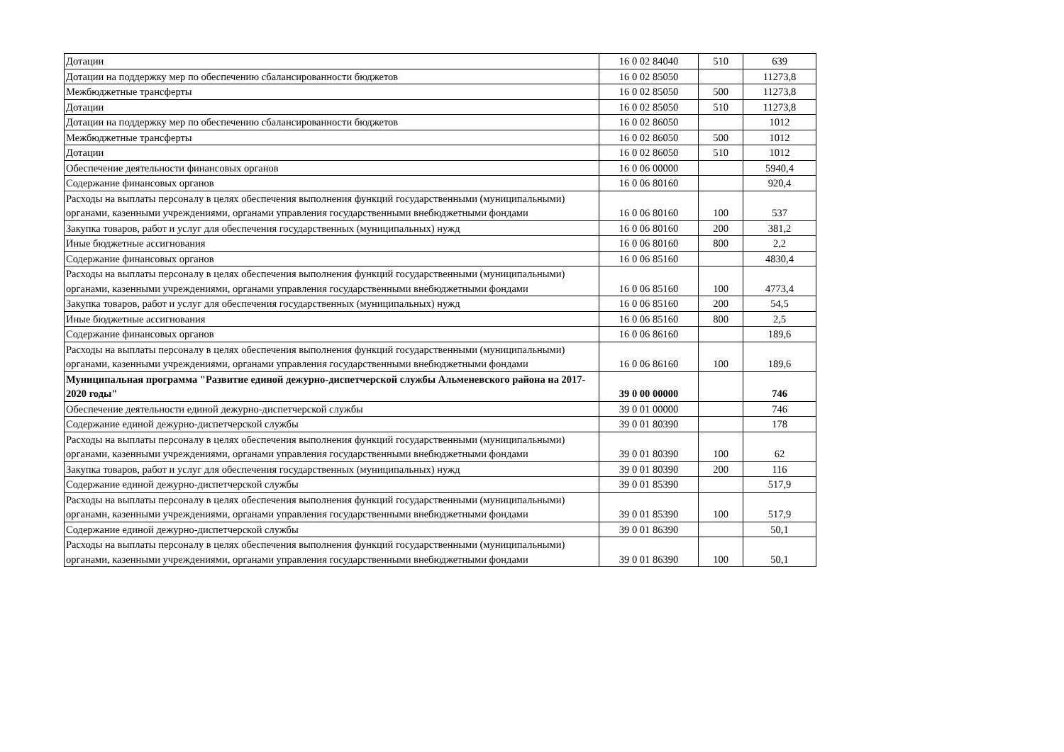| Дотации | 16 0 02 84040 | 510 | 639 |
| Дотации на поддержку мер по обеспечению сбалансированности бюджетов | 16 0 02 85050 | | 11273,8 |
| Межбюджетные трансферты | 16 0 02 85050 | 500 | 11273,8 |
| Дотации | 16 0 02 85050 | 510 | 11273,8 |
| Дотации на поддержку мер по обеспечению сбалансированности бюджетов | 16 0 02 86050 | | 1012 |
| Межбюджетные трансферты | 16 0 02 86050 | 500 | 1012 |
| Дотации | 16 0 02 86050 | 510 | 1012 |
| Обеспечение деятельности финансовых органов | 16 0 06 00000 | | 5940,4 |
| Содержание финансовых органов | 16 0 06 80160 | | 920,4 |
| Расходы на выплаты персоналу в целях обеспечения выполнения функций государственными (муниципальными) органами, казенными учреждениями, органами управления государственными внебюджетными фондами | 16 0 06 80160 | 100 | 537 |
| Закупка товаров, работ и услуг для обеспечения государственных (муниципальных) нужд | 16 0 06 80160 | 200 | 381,2 |
| Иные бюджетные ассигнования | 16 0 06 80160 | 800 | 2,2 |
| Содержание финансовых органов | 16 0 06 85160 | | 4830,4 |
| Расходы на выплаты персоналу в целях обеспечения выполнения функций государственными (муниципальными) органами, казенными учреждениями, органами управления государственными внебюджетными фондами | 16 0 06 85160 | 100 | 4773,4 |
| Закупка товаров, работ и услуг для обеспечения государственных (муниципальных) нужд | 16 0 06 85160 | 200 | 54,5 |
| Иные бюджетные ассигнования | 16 0 06 85160 | 800 | 2,5 |
| Содержание финансовых органов | 16 0 06 86160 | | 189,6 |
| Расходы на выплаты персоналу в целях обеспечения выполнения функций государственными (муниципальными) органами, казенными учреждениями, органами управления государственными внебюджетными фондами | 16 0 06 86160 | 100 | 189,6 |
| Муниципальная программа "Развитие единой дежурно-диспетчерской службы Альменевского района на 2017-2020 годы" | 39 0 00 00000 | | 746 |
| Обеспечение деятельности единой дежурно-диспетчерской службы | 39 0 01 00000 | | 746 |
| Содержание единой дежурно-диспетчерской службы | 39 0 01 80390 | | 178 |
| Расходы на выплаты персоналу в целях обеспечения выполнения функций государственными (муниципальными) органами, казенными учреждениями, органами управления государственными внебюджетными фондами | 39 0 01 80390 | 100 | 62 |
| Закупка товаров, работ и услуг для обеспечения государственных (муниципальных) нужд | 39 0 01 80390 | 200 | 116 |
| Содержание единой дежурно-диспетчерской службы | 39 0 01 85390 | | 517,9 |
| Расходы на выплаты персоналу в целях обеспечения выполнения функций государственными (муниципальными) органами, казенными учреждениями, органами управления государственными внебюджетными фондами | 39 0 01 85390 | 100 | 517,9 |
| Содержание единой дежурно-диспетчерской службы | 39 0 01 86390 | | 50,1 |
| Расходы на выплаты персоналу в целях обеспечения выполнения функций государственными (муниципальными) органами, казенными учреждениями, органами управления государственными внебюджетными фондами | 39 0 01 86390 | 100 | 50,1 |